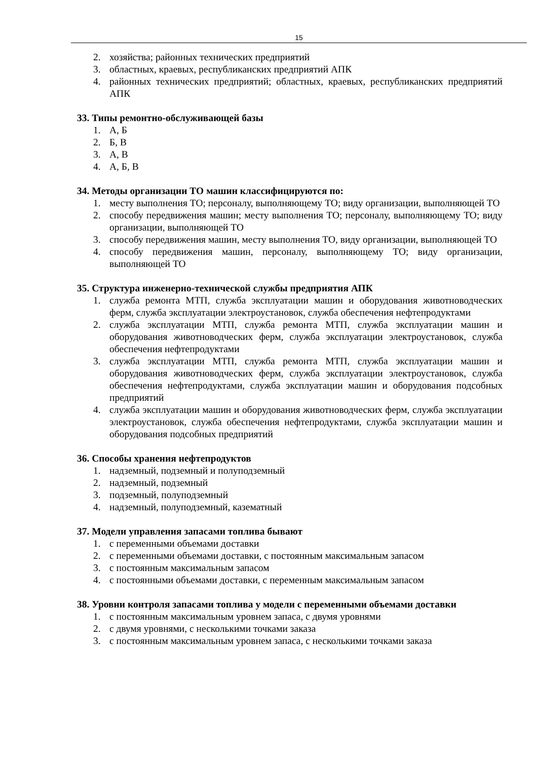15
2. хозяйства; районных технических предприятий
3. областных, краевых, республиканских предприятий АПК
4. районных технических предприятий; областных, краевых, республиканских предприятий АПК
33. Типы ремонтно-обслуживающей базы
1. А, Б
2. Б, В
3. А, В
4. А, Б, В
34. Методы организации ТО машин классифицируются по:
1. месту выполнения ТО; персоналу, выполняющему ТО; виду организации, выполняющей ТО
2. способу передвижения машин; месту выполнения ТО; персоналу, выполняющему ТО; виду организации, выполняющей ТО
3. способу передвижения машин, месту выполнения ТО, виду организации, выполняющей ТО
4. способу передвижения машин, персоналу, выполняющему ТО; виду организации, выполняющей ТО
35. Структура инженерно-технической службы предприятия АПК
1. служба ремонта МТП, служба эксплуатации машин и оборудования животноводческих ферм, служба эксплуатации электроустановок, служба обеспечения нефтепродуктами
2. служба эксплуатации МТП, служба ремонта МТП, служба эксплуатации машин и оборудования животноводческих ферм, служба эксплуатации электроустановок, служба обеспечения нефтепродуктами
3. служба эксплуатации МТП, служба ремонта МТП, служба эксплуатации машин и оборудования животноводческих ферм, служба эксплуатации электроустановок, служба обеспечения нефтепродуктами, служба эксплуатации машин и оборудования подсобных предприятий
4. служба эксплуатации машин и оборудования животноводческих ферм, служба эксплуатации электроустановок, служба обеспечения нефтепродуктами, служба эксплуатации машин и оборудования подсобных предприятий
36. Способы хранения нефтепродуктов
1. надземный, подземный и полуподземный
2. надземный, подземный
3. подземный, полуподземный
4. надземный, полуподземный, казематный
37. Модели управления запасами топлива бывают
1. с переменными объемами доставки
2. с переменными объемами доставки, с постоянным максимальным запасом
3. с постоянным максимальным запасом
4. с постоянными объемами доставки, с переменным максимальным запасом
38. Уровни контроля запасами топлива у модели с переменными объемами доставки
1. с постоянным максимальным уровнем запаса, с двумя уровнями
2. с двумя уровнями, с несколькими точками заказа
3. с постоянным максимальным уровнем запаса, с несколькими точками заказа